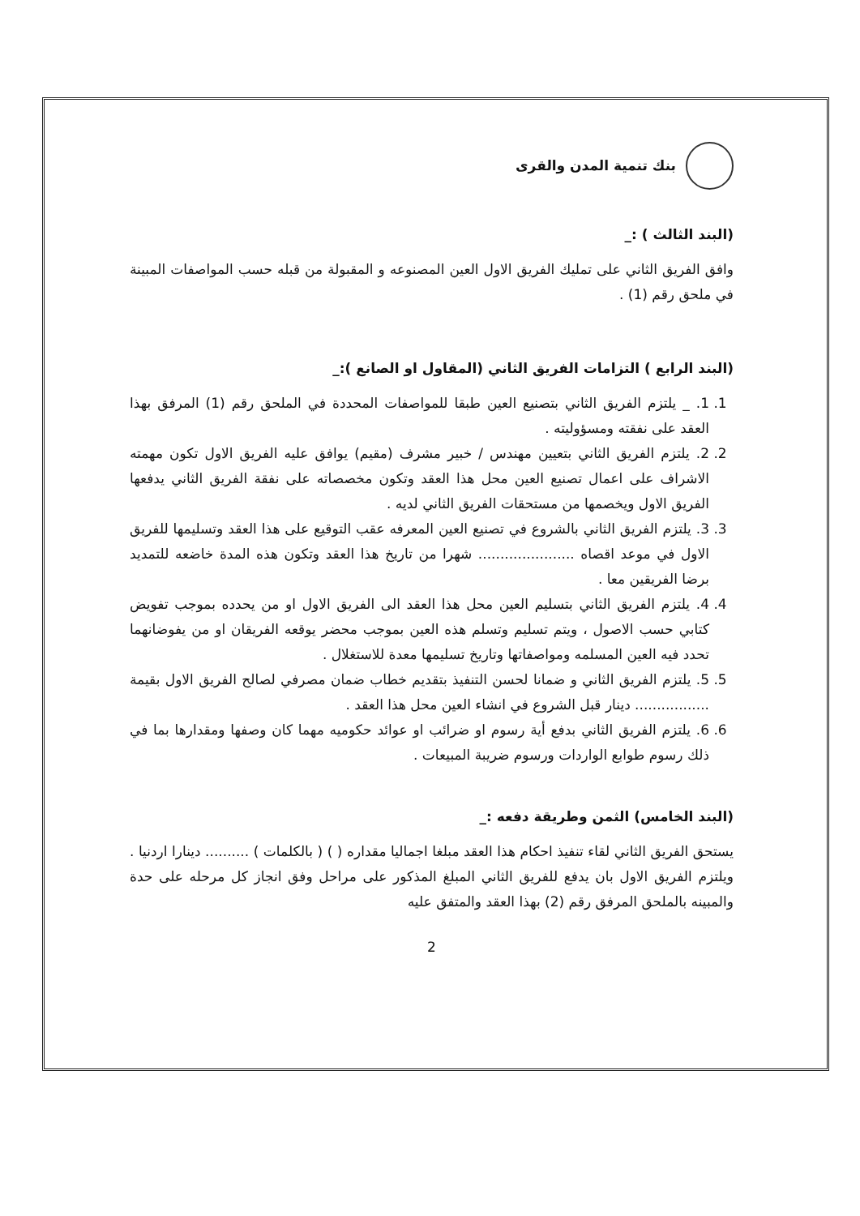بنك تنمية المدن والقرى
(البند الثالث ) :_
وافق الفريق الثاني على تمليك الفريق الاول العين المصنوعه و المقبولة من قبله حسب المواصفات المبينة في ملحق رقم (1) .
(البند الرابع ) التزامات الفريق الثاني (المقاول او الصانع ):_
1. 1. _ يلتزم الفريق الثاني بتصنيع العين طبقا للمواصفات المحددة في الملحق رقم (1) المرفق بهذا العقد على نفقته ومسؤوليته .
2. 2. يلتزم الفريق الثاني بتعيين مهندس / خبير مشرف (مقيم) يوافق عليه الفريق الاول تكون مهمته الاشراف على اعمال تصنيع العين محل هذا العقد وتكون مخصصاته على نفقة الفريق الثاني يدفعها الفريق الاول ويخصمها من مستحقات الفريق الثاني لديه .
3. 3. يلتزم الفريق الثاني بالشروع في تصنيع العين المعرفه عقب التوقيع على هذا العقد وتسليمها للفريق الاول في موعد اقصاه ...................... شهرا من تاريخ هذا العقد وتكون هذه المدة خاضعه للتمديد برضا الفريقين معا .
4. 4. يلتزم الفريق الثاني بتسليم العين محل هذا العقد الى الفريق الاول او من يحدده بموجب تفويض كتابي حسب الاصول ، ويتم تسليم وتسلم هذه العين بموجب محضر يوقعه الفريقان او من يفوضانهما تحدد فيه العين المسلمه ومواصفاتها وتاريخ تسليمها معدة للاستغلال .
5. 5. يلتزم الفريق الثاني و ضمانا لحسن التنفيذ بتقديم خطاب ضمان مصرفي لصالح الفريق الاول بقيمة ................. دينار قبل الشروع في انشاء العين محل هذا العقد .
6. 6. يلتزم الفريق الثاني بدفع أية رسوم او ضرائب او عوائد حكوميه مهما كان وصفها ومقدارها بما في ذلك رسوم طوابع الواردات ورسوم ضريبة المبيعات .
(البند الخامس) الثمن وطريقة دفعه :_
يستحق الفريق الثاني لقاء تنفيذ احكام هذا العقد مبلغا اجماليا مقداره ( ) ( بالكلمات ) .......... دينارا اردنيا . ويلتزم الفريق الاول بان يدفع للفريق الثاني المبلغ المذكور على مراحل وفق انجاز كل مرحله على حدة والمبينه بالملحق المرفق رقم (2) بهذا العقد والمتفق عليه
2